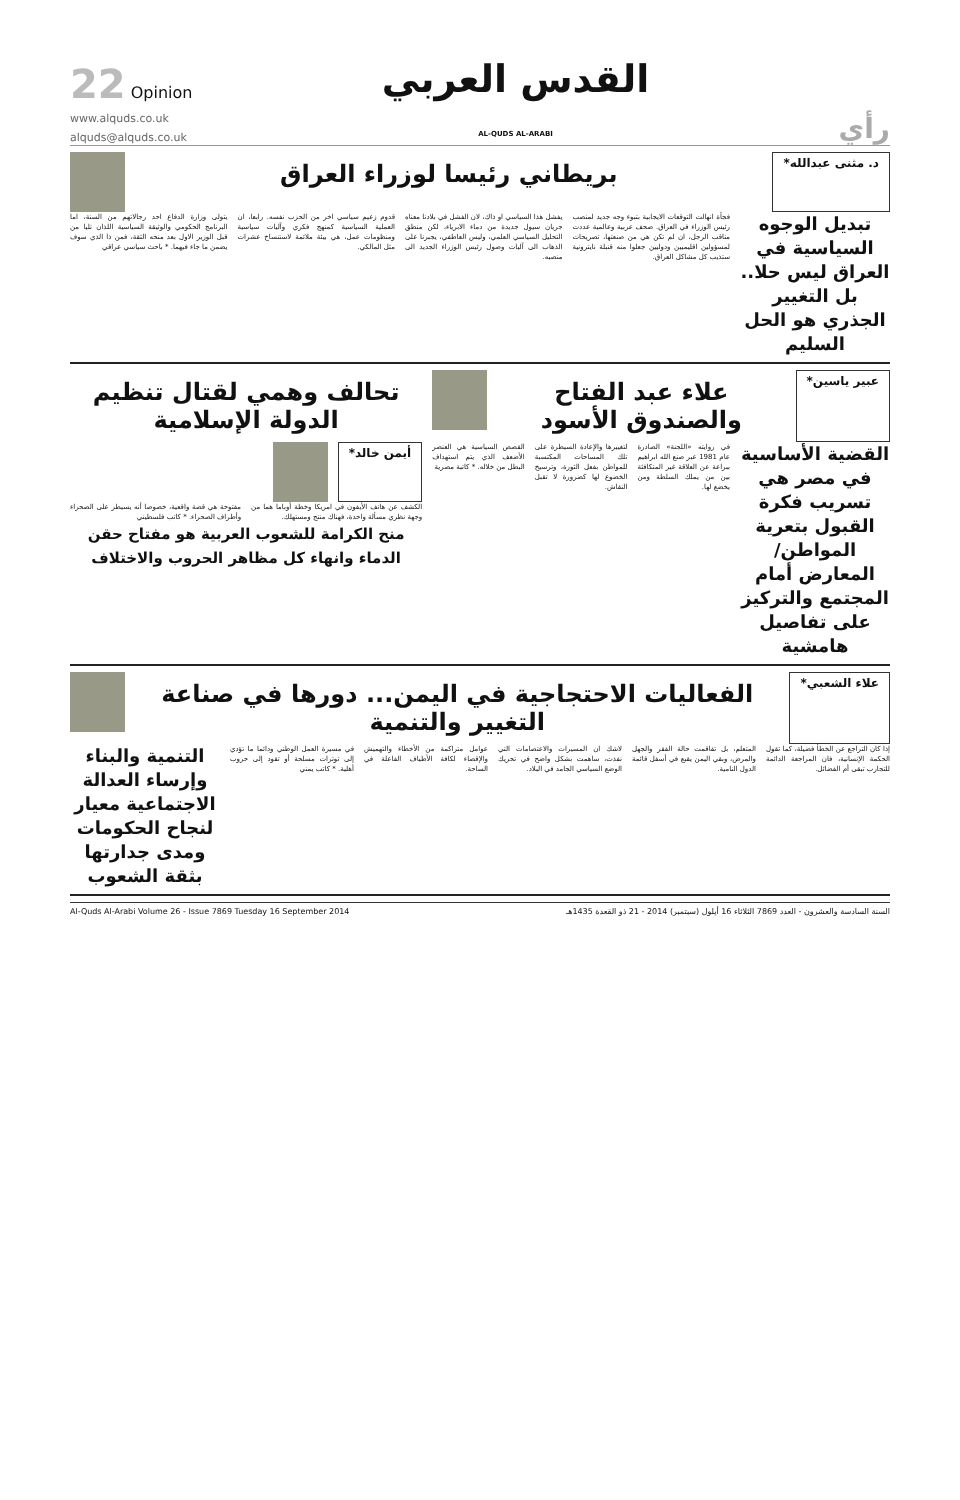22 Opinion
www.alquds.co.uk
alquds@alquds.co.uk
القدس العربي
AL-QUDS AL-ARABI
رأي
د. مثنى عبدالله*
بريطاني رئيسا لوزراء العراق
تبديل الوجوه السياسية في العراق ليس حلا.. بل التغيير الجذري هو الحل السليم
فجأة انهالت التوقعات الايجابية بتبوء وجه جديد لمنصب رئيس الوزراء في العراق. صحف عربية وعالمية عددت مناقب الرجل، ان لم تكن هي من صنعتها، تصريحات لمسؤولين اقليميين ودوليين جعلوا منه قنبلة نايترونية ستذيب كل مشاكل العراق.
يفشل هذا السياسي او ذاك، لان الفشل في بلادنا معناه جريان سيول جديدة من دماء الابرياء، لكن منطق التحليل السياسي العلمي، وليس العاطفي، يجبرنا على الذهاب الى آليات وصول رئيس الوزراء الجديد الى منصبه.
قدوم زعيم سياسي اخر من الحزب نفسه. رابعا، ان العملية السياسية كمنهج فكري وآليات سياسية ومنظومات عمل، هي بيئة ملائمة لاستنساخ عشرات مثل المالكي.
يتولى وزارة الدفاع احد رجالاتهم من السنة، اما البرنامج الحكومي والوثيقة السياسية اللذان تليا من قبل الوزير الاول بعد منحه الثقة، فمن ذا الذي سوف يضمن ما جاء فيهما. * باحث سياسي عراقي
عبير ياسين*
علاء عبد الفتاح والصندوق الأسود
القضية الأساسية في مصر هي تسريب فكرة القبول بتعرية المواطن/المعارض أمام المجتمع والتركيز على تفاصيل هامشية
في روايته «اللجنة» الصادرة عام 1981 عبر صنع الله ابراهيم ببراعة عن العلاقة غير المتكافئة بين من يملك السلطة ومن يخضع لها.
لتغييرها والإعادة السيطرة على تلك المساحات المكتسبة للمواطن بفعل الثورة، وترسيخ الخضوع لها كضرورة لا تقبل النقاش.
القصص السياسية هي العنصر الأضعف الذي يتم استهداف البطل من خلاله. * كاتبة مصرية
تحالف وهمي لقتال تنظيم الدولة الإسلامية
أيمن خالد*
الكشف عن هاتف الأيفون في امريكا وخطة أوباما هما من وجهة نظري مسألة واحدة، فهناك منتج ومستهلك.
مفتوحة هي قصة واقعية، خصوصا أنه يسيطر على الصحراء وأطراف الصحراء. * كاتب فلسطيني
منح الكرامة للشعوب العربية هو مفتاح حقن الدماء وانهاء كل مظاهر الحروب والاختلاف
علاء الشعبي*
الفعاليات الاحتجاجية في اليمن... دورها في صناعة التغيير والتنمية
إذا كان التراجع عن الخطأ فضيلة، كما تقول الحكمة الإنسانية، فان المراجعة الدائمة للتجارب تبقى أم الفضائل.
المتعلم، بل تفاقمت حالة الفقر والجهل والمرض، وبقي اليمن يقبع في أسفل قائمة الدول النامية.
لاشك ان المسيرات والاعتصامات التي نفذت، ساهمت بشكل واضح في تحريك الوضع السياسي الجامد في البلاد.
عوامل متراكمة من الأخطاء والتهميش والإقصاء لكافة الأطياف الفاعلة في الساحة.
في مسيرة العمل الوطني ودائما ما تؤدي إلى توترات مسلحة أو تقود إلى حروب أهلية. * كاتب يمني
التنمية والبناء وإرساء العدالة الاجتماعية معيار لنجاح الحكومات ومدى جدارتها بثقة الشعوب
Al-Quds Al-Arabi Volume 26 - Issue 7869 Tuesday 16 September 2014 السنة السادسة والعشرون - العدد 7869 الثلاثاء 16 أيلول (سبتمبر) 2014 - 21 ذو القعدة 1435هـ